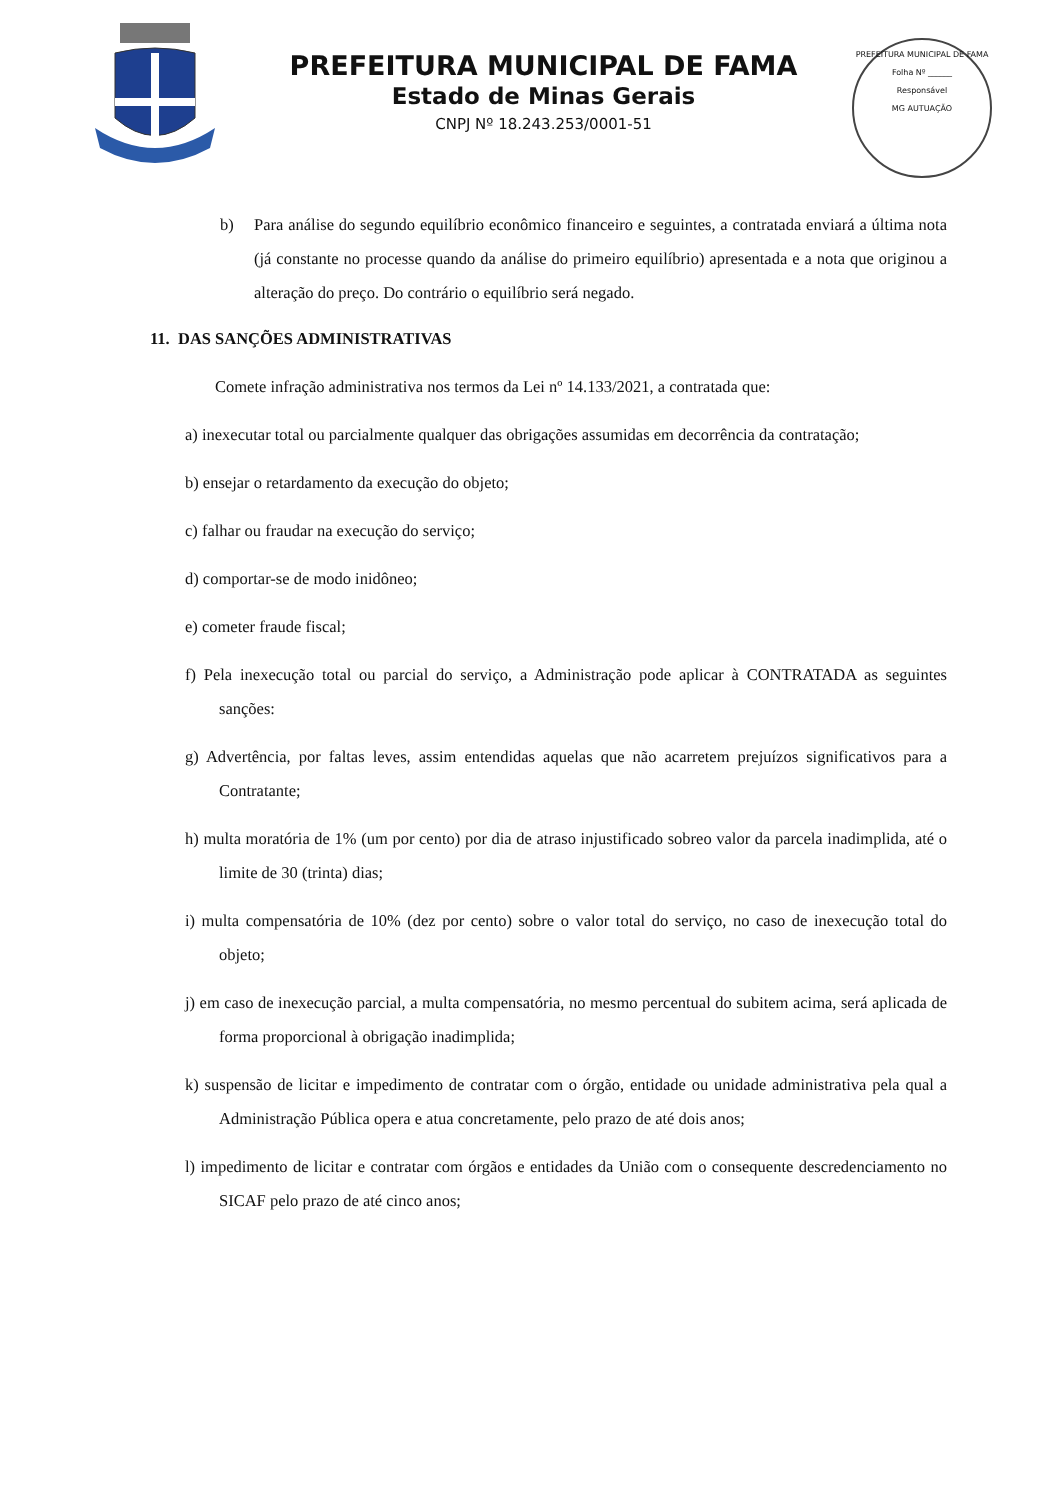PREFEITURA MUNICIPAL DE FAMA
Estado de Minas Gerais
CNPJ Nº 18.243.253/0001-51
PREFEITURA MUNICIPAL DE FAMA
Folha Nº ______
Responsável
MG AUTUAÇÃO
b) Para análise do segundo equilíbrio econômico financeiro e seguintes, a contratada enviará a última nota (já constante no processe quando da análise do primeiro equilíbrio) apresentada e a nota que originou a alteração do preço. Do contrário o equilíbrio será negado.
11. DAS SANÇÕES ADMINISTRATIVAS
Comete infração administrativa nos termos da Lei nº 14.133/2021, a contratada que:
a) inexecutar total ou parcialmente qualquer das obrigações assumidas em decorrência da contratação;
b) ensejar o retardamento da execução do objeto;
c) falhar ou fraudar na execução do serviço;
d) comportar-se de modo inidôneo;
e) cometer fraude fiscal;
f) Pela inexecução total ou parcial do serviço, a Administração pode aplicar à CONTRATADA as seguintes sanções:
g) Advertência, por faltas leves, assim entendidas aquelas que não acarretem prejuízos significativos para a Contratante;
h) multa moratória de 1% (um por cento) por dia de atraso injustificado sobreo valor da parcela inadimplida, até o limite de 30 (trinta) dias;
i) multa compensatória de 10% (dez por cento) sobre o valor total do serviço, no caso de inexecução total do objeto;
j) em caso de inexecução parcial, a multa compensatória, no mesmo percentual do subitem acima, será aplicada de forma proporcional à obrigação inadimplida;
k) suspensão de licitar e impedimento de contratar com o órgão, entidade ou unidade administrativa pela qual a Administração Pública opera e atua concretamente, pelo prazo de até dois anos;
l) impedimento de licitar e contratar com órgãos e entidades da União com o consequente descredenciamento no SICAF pelo prazo de até cinco anos;